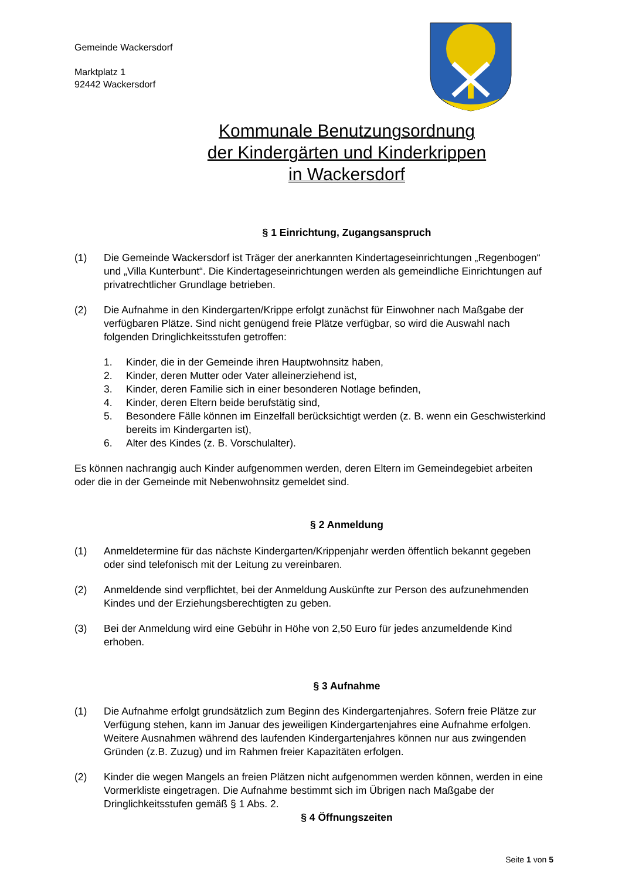Gemeinde Wackersdorf
Marktplatz 1
92442 Wackersdorf
Kommunale Benutzungsordnung
der Kindergärten und Kinderkrippen
in Wackersdorf
§ 1 Einrichtung, Zugangsanspruch
(1) Die Gemeinde Wackersdorf ist Träger der anerkannten Kindertageseinrichtungen „Regenbogen“ und „Villa Kunterbunt“. Die Kindertageseinrichtungen werden als gemeindliche Einrichtungen auf privatrechtlicher Grundlage betrieben.
(2) Die Aufnahme in den Kindergarten/Krippe erfolgt zunächst für Einwohner nach Maßgabe der verfügbaren Plätze. Sind nicht genügend freie Plätze verfügbar, so wird die Auswahl nach folgenden Dringlichkeitsstufen getroffen:
1. Kinder, die in der Gemeinde ihren Hauptwohnsitz haben,
2. Kinder, deren Mutter oder Vater alleinerziehend ist,
3. Kinder, deren Familie sich in einer besonderen Notlage befinden,
4. Kinder, deren Eltern beide berufstätig sind,
5. Besondere Fälle können im Einzelfall berücksichtigt werden (z. B. wenn ein Geschwisterkind bereits im Kindergarten ist),
6. Alter des Kindes (z. B. Vorschulalter).
Es können nachrangig auch Kinder aufgenommen werden, deren Eltern im Gemeindegebiet arbeiten oder die in der Gemeinde mit Nebenwohnsitz gemeldet sind.
§ 2 Anmeldung
(1) Anmeldetermine für das nächste Kindergarten/Krippenjahr werden öffentlich bekannt gegeben oder sind telefonisch mit der Leitung zu vereinbaren.
(2) Anmeldende sind verpflichtet, bei der Anmeldung Auskünfte zur Person des aufzunehmenden Kindes und der Erziehungsberechtigten zu geben.
(3) Bei der Anmeldung wird eine Gebühr in Höhe von 2,50 Euro für jedes anzumeldende Kind erhoben.
§ 3 Aufnahme
(1) Die Aufnahme erfolgt grundsätzlich zum Beginn des Kindergartenjahres. Sofern freie Plätze zur Verfügung stehen, kann im Januar des jeweiligen Kindergartenjahres eine Aufnahme erfolgen. Weitere Ausnahmen während des laufenden Kindergartenjahres können nur aus zwingenden Gründen (z.B. Zuzug) und im Rahmen freier Kapazitäten erfolgen.
(2) Kinder die wegen Mangels an freien Plätzen nicht aufgenommen werden können, werden in eine Vormerkliste eingetragen. Die Aufnahme bestimmt sich im Übrigen nach Maßgabe der Dringlichkeitsstufen gemäß § 1 Abs. 2.
§ 4 Öffnungszeiten
Seite 1 von 5